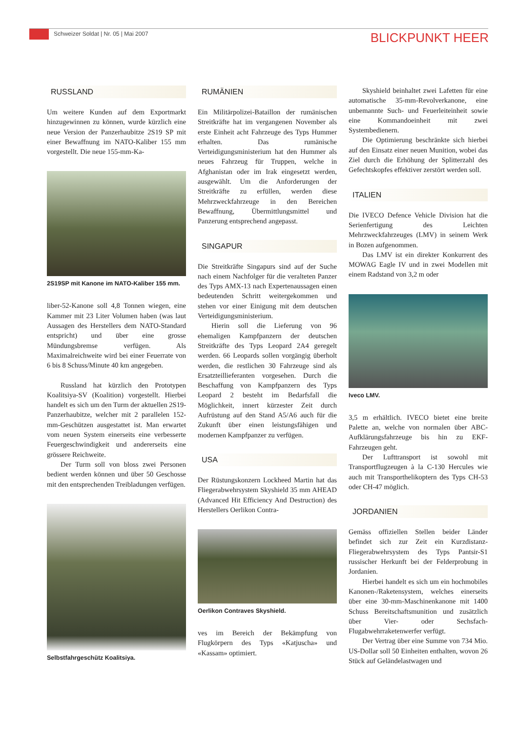Schweizer Soldat | Nr. 05 | Mai 2007
BLICKPUNKT HEER
RUSSLAND
Um weitere Kunden auf dem Exportmarkt hinzugewinnen zu können, wurde kürzlich eine neue Version der Panzerhaubitze 2S19 SP mit einer Bewaffnung im NATO-Kaliber 155 mm vorgestellt. Die neue 155-mm-Ka-
2S19SP mit Kanone im NATO-Kaliber 155 mm.
liber-52-Kanone soll 4,8 Tonnen wiegen, eine Kammer mit 23 Liter Volumen haben (was laut Aussagen des Herstellers dem NATO-Standard entspricht) und über eine grosse Mündungsbremse verfügen. Als Maximalreichweite wird bei einer Feuerrate von 6 bis 8 Schuss/Minute 40 km angegeben.
Russland hat kürzlich den Prototypen Koalitsiya-SV (Koalition) vorgestellt. Hierbei handelt es sich um den Turm der aktuellen 2S19-Panzerhaubitze, welcher mit 2 parallelen 152-mm-Geschützen ausgestattet ist. Man erwartet vom neuen System einerseits eine verbesserte Feuergeschwindigkeit und andererseits eine grössere Reichweite.
Der Turm soll von bloss zwei Personen bedient werden können und über 50 Geschosse mit den entsprechenden Treibladungen verfügen.
Selbstfahrgeschütz Koalitsiya.
RUMÄNIEN
Ein Militärpolizei-Bataillon der rumänischen Streitkräfte hat im vergangenen November als erste Einheit acht Fahrzeuge des Typs Hummer erhalten. Das rumänische Verteidigungsministerium hat den Hummer als neues Fahrzeug für Truppen, welche in Afghanistan oder im Irak eingesetzt werden, ausgewählt. Um die Anforderungen der Streitkräfte zu erfüllen, werden diese Mehrzweckfahrzeuge in den Bereichen Bewaffnung, Übermittlungsmittel und Panzerung entsprechend angepasst.
SINGAPUR
Die Streitkräfte Singapurs sind auf der Suche nach einem Nachfolger für die veralteten Panzer des Typs AMX-13 nach Expertenaussagen einen bedeutenden Schritt weitergekommen und stehen vor einer Einigung mit dem deutschen Verteidigungsministerium.
Hierin soll die Lieferung von 96 ehemaligen Kampfpanzern der deutschen Streitkräfte des Typs Leopard 2A4 geregelt werden. 66 Leopards sollen vorgängig überholt werden, die restlichen 30 Fahrzeuge sind als Ersatzteillieferanten vorgesehen. Durch die Beschaffung von Kampfpanzern des Typs Leopard 2 besteht im Bedarfsfall die Möglichkeit, innert kürzester Zeit durch Aufrüstung auf den Stand A5/A6 auch für die Zukunft über einen leistungsfähigen und modernen Kampfpanzer zu verfügen.
USA
Der Rüstungskonzern Lockheed Martin hat das Fliegerabwehrsystem Skyshield 35 mm AHEAD (Advanced Hit Efficiency And Destruction) des Herstellers Oerlikon Contra-
Oerlikon Contraves Skyshield.
ves im Bereich der Bekämpfung von Flugkörpern des Typs «Katjuscha» und «Kassam» optimiert.
Skyshield beinhaltet zwei Lafetten für eine automatische 35-mm-Revolverkanone, eine unbemannte Such- und Feuerleiteinheit sowie eine Kommandoeinheit mit zwei Systembedienern.
Die Optimierung beschränkte sich hierbei auf den Einsatz einer neuen Munition, wobei das Ziel durch die Erhöhung der Splitterzahl des Gefechtskopfes effektiver zerstört werden soll.
ITALIEN
Die IVECO Defence Vehicle Division hat die Serienfertigung des Leichten Mehrzweckfahrzeuges (LMV) in seinem Werk in Bozen aufgenommen.
Das LMV ist ein direkter Konkurrent des MOWAG Eagle IV und in zwei Modellen mit einem Radstand von 3,2 m oder
Iveco LMV.
3,5 m erhältlich. IVECO bietet eine breite Palette an, welche von normalen über ABC-Aufklärungsfahrzeuge bis hin zu EKF-Fahrzeugen geht.
Der Lufttransport ist sowohl mit Transportflugzeugen à la C-130 Hercules wie auch mit Transporthelikoptern des Typs CH-53 oder CH-47 möglich.
JORDANIEN
Gemäss offiziellen Stellen beider Länder befindet sich zur Zeit ein Kurzdistanz-Fliegerabwehrsystem des Typs Pantsir-S1 russischer Herkunft bei der Felderprobung in Jordanien.
Hierbei handelt es sich um ein hochmobiles Kanonen-/Raketensystem, welches einerseits über eine 30-mm-Maschinenkanone mit 1400 Schuss Bereitschaftsmunition und zusätzlich über Vier- oder Sechsfach-Flugabwehrraketenwerfer verfügt.
Der Vertrag über eine Summe von 734 Mio. US-Dollar soll 50 Einheiten enthalten, wovon 26 Stück auf Geländelastwagen und